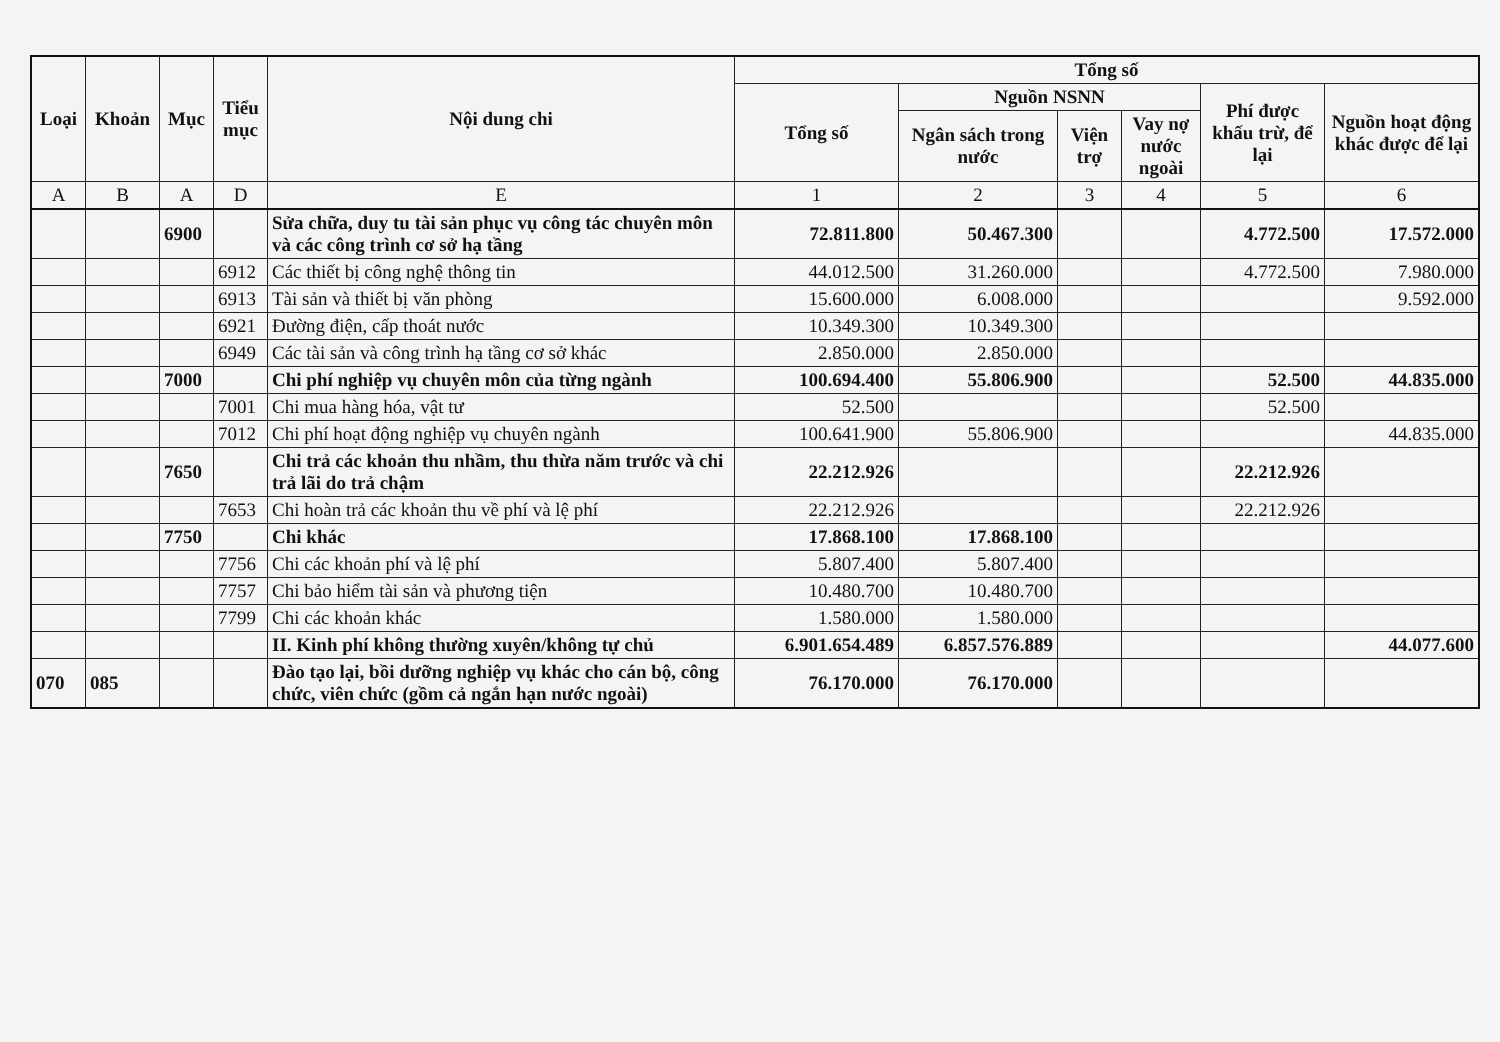| Loại | Khoản | Mục | Tiểu mục | Nội dung chi | Tổng số | | | | | |
| --- | --- | --- | --- | --- | --- | --- | --- | --- | --- | --- |
| | | | | | Tổng số | Nguồn NSNN | | | Phí được khấu trừ, để lại | Nguồn hoạt động khác được để lại |
| | | | | | | Ngân sách trong nước | Viện trợ | Vay nợ nước ngoài | | |
| A | B | A | D | E | 1 | 2 | 3 | 4 | 5 | 6 |
| | | 6900 | | Sửa chữa, duy tu tài sản phục vụ công tác chuyên môn và các công trình cơ sở hạ tầng | 72.811.800 | 50.467.300 | | | 4.772.500 | 17.572.000 |
| | | | 6912 | Các thiết bị công nghệ thông tin | 44.012.500 | 31.260.000 | | | 4.772.500 | 7.980.000 |
| | | | 6913 | Tài sản và thiết bị văn phòng | 15.600.000 | 6.008.000 | | | | 9.592.000 |
| | | | 6921 | Đường điện, cấp thoát nước | 10.349.300 | 10.349.300 | | | | |
| | | | 6949 | Các tài sản và công trình hạ tầng cơ sở khác | 2.850.000 | 2.850.000 | | | | |
| | | 7000 | | Chi phí nghiệp vụ chuyên môn của từng ngành | 100.694.400 | 55.806.900 | | | 52.500 | 44.835.000 |
| | | | 7001 | Chi mua hàng hóa, vật tư | 52.500 | | | | 52.500 | |
| | | | 7012 | Chi phí hoạt động nghiệp vụ chuyên ngành | 100.641.900 | 55.806.900 | | | | 44.835.000 |
| | | 7650 | | Chi trả các khoản thu nhầm, thu thừa năm trước và chi trả lãi do trả chậm | 22.212.926 | | | | 22.212.926 | |
| | | | 7653 | Chi hoàn trả các khoản thu về phí và lệ phí | 22.212.926 | | | | 22.212.926 | |
| | | 7750 | | Chi khác | 17.868.100 | 17.868.100 | | | | |
| | | | 7756 | Chi các khoản phí và lệ phí | 5.807.400 | 5.807.400 | | | | |
| | | | 7757 | Chi bảo hiểm tài sản và phương tiện | 10.480.700 | 10.480.700 | | | | |
| | | | 7799 | Chi các khoản khác | 1.580.000 | 1.580.000 | | | | |
| | | | | II. Kinh phí không thường xuyên/không tự chủ | 6.901.654.489 | 6.857.576.889 | | | | 44.077.600 |
| 070 | 085 | | | Đào tạo lại, bồi dưỡng nghiệp vụ khác cho cán bộ, công chức, viên chức (gồm cả ngắn hạn nước ngoài) | 76.170.000 | 76.170.000 | | | | |